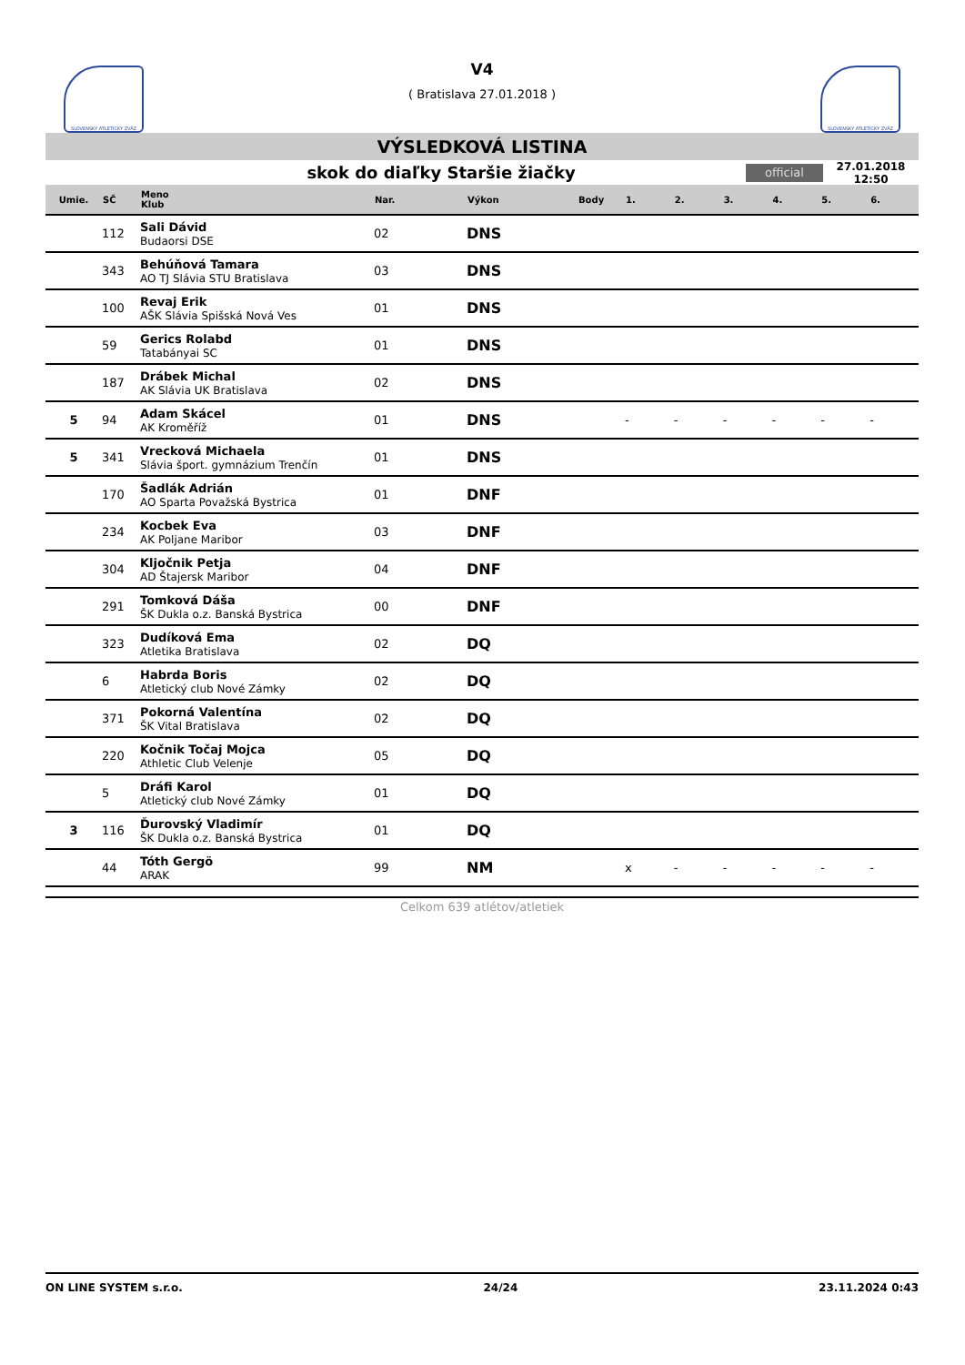SLOVENSKÝ ATLETICKÝ ZVÄZ
V4
( Bratislava 27.01.2018 )
SLOVENSKÝ ATLETICKÝ ZVÄZ
VÝSLEDKOVÁ LISTINA
skok do diaľky Staršie žiačky
official
27.01.2018 12:50
| Umie. | SČ | Meno Klub | Nar. | Výkon | Body | 1. | 2. | 3. | 4. | 5. | 6. |
| --- | --- | --- | --- | --- | --- | --- | --- | --- | --- | --- | --- |
| | 112 | Sali Dávid Budaorsi DSE | 02 | DNS | | | | | | | |
| | 343 | Behúňová Tamara AO TJ Slávia STU Bratislava | 03 | DNS | | | | | | | |
| | 100 | Revaj Erik AŠK Slávia Spišská Nová Ves | 01 | DNS | | | | | | | |
| | 59 | Gerics Rolabd Tatabányai SC | 01 | DNS | | | | | | | |
| | 187 | Drábek Michal AK Slávia UK Bratislava | 02 | DNS | | | | | | | |
| 5 | 94 | Adam Skácel AK Kroměříž | 01 | DNS | | - | - | - | - | - | - |
| 5 | 341 | Vrecková Michaela Slávia šport. gymnázium Trenčín | 01 | DNS | | | | | | | |
| | 170 | Šadlák Adrián AO Sparta Považská Bystrica | 01 | DNF | | | | | | | |
| | 234 | Kocbek Eva AK Poljane Maribor | 03 | DNF | | | | | | | |
| | 304 | Kljočnik Petja AD Štajersk Maribor | 04 | DNF | | | | | | | |
| | 291 | Tomková Dáša ŠK Dukla o.z. Banská Bystrica | 00 | DNF | | | | | | | |
| | 323 | Dudíková Ema Atletika Bratislava | 02 | DQ | | | | | | | |
| | 6 | Habrda Boris Atletický club Nové Zámky | 02 | DQ | | | | | | | |
| | 371 | Pokorná Valentína ŠK Vital Bratislava | 02 | DQ | | | | | | | |
| | 220 | Kočnik Točaj Mojca Athletic Club Velenje | 05 | DQ | | | | | | | |
| | 5 | Dráfi Karol Atletický club Nové Zámky | 01 | DQ | | | | | | | |
| 3 | 116 | Ďurovský Vladimír ŠK Dukla o.z. Banská Bystrica | 01 | DQ | | | | | | | |
| | 44 | Tóth Gergö ARAK | 99 | NM | | x | - | - | - | - | - |
Celkom 639 atlétov/atletiek
ON LINE SYSTEM s.r.o. 24/24 23.11.2024 0:43